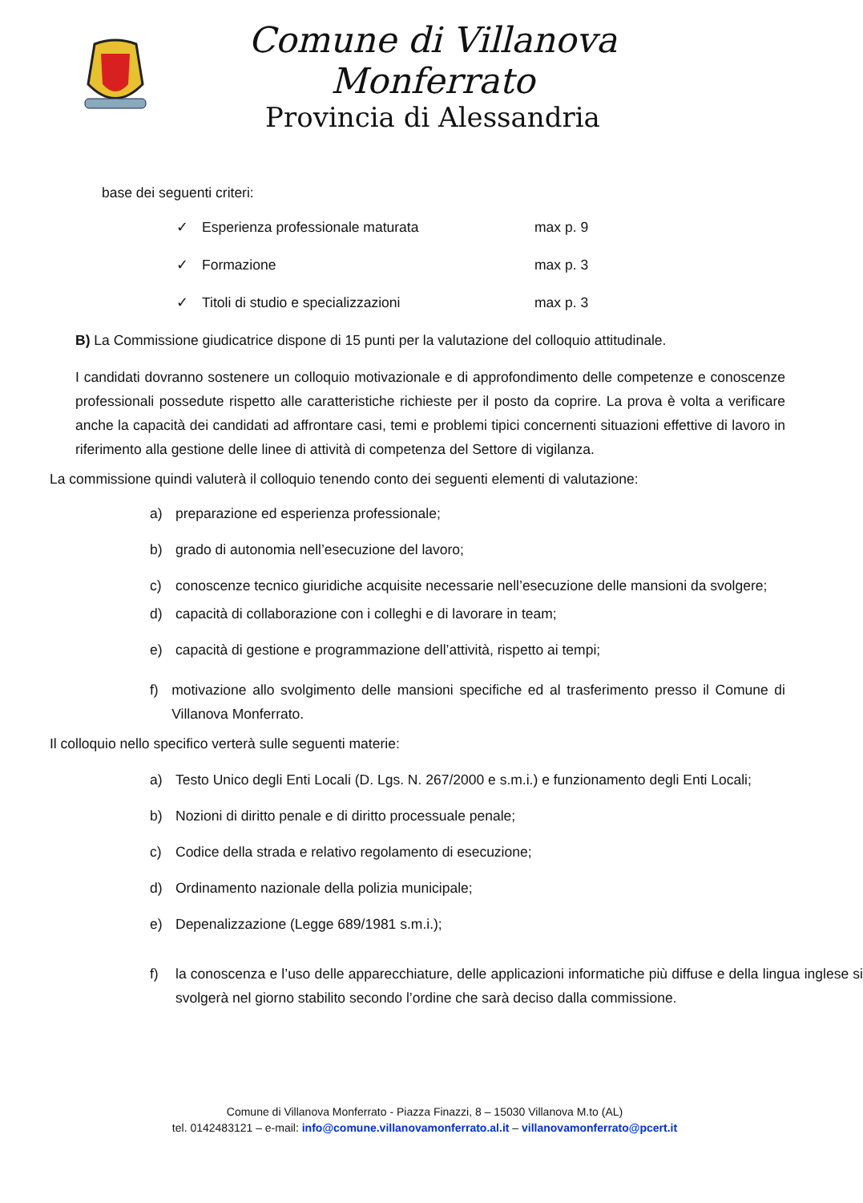Comune di Villanova Monferrato
Provincia di Alessandria
base dei seguenti criteri:
✓ Esperienza professionale maturata max p. 9
✓ Formazione max p. 3
✓ Titoli di studio e specializzazioni max p. 3
B) La Commissione giudicatrice dispone di 15 punti per la valutazione del colloquio attitudinale.
I candidati dovranno sostenere un colloquio motivazionale e di approfondimento delle competenze e conoscenze professionali possedute rispetto alle caratteristiche richieste per il posto da coprire. La prova è volta a verificare anche la capacità dei candidati ad affrontare casi, temi e problemi tipici concernenti situazioni effettive di lavoro in riferimento alla gestione delle linee di attività di competenza del Settore di vigilanza.
La commissione quindi valuterà il colloquio tenendo conto dei seguenti elementi di valutazione:
a) preparazione ed esperienza professionale;
b) grado di autonomia nell’esecuzione del lavoro;
c) conoscenze tecnico giuridiche acquisite necessarie nell’esecuzione delle mansioni da svolgere;
d) capacità di collaborazione con i colleghi e di lavorare in team;
e) capacità di gestione e programmazione dell’attività, rispetto ai tempi;
f) motivazione allo svolgimento delle mansioni specifiche ed al trasferimento presso il Comune di Villanova Monferrato.
Il colloquio nello specifico verterà sulle seguenti materie:
a) Testo Unico degli Enti Locali (D. Lgs. N. 267/2000 e s.m.i.) e funzionamento degli Enti Locali;
b) Nozioni di diritto penale e di diritto processuale penale;
c) Codice della strada e relativo regolamento di esecuzione;
d) Ordinamento nazionale della polizia municipale;
e) Depenalizzazione (Legge 689/1981 s.m.i.);
f) la conoscenza e l’uso delle apparecchiature, delle applicazioni informatiche più diffuse e della lingua inglese si svolgerà nel giorno stabilito secondo l’ordine che sarà deciso dalla commissione.
Comune di Villanova Monferrato - Piazza Finazzi, 8 – 15030 Villanova M.to (AL)
tel. 0142483121 – e-mail: info@comune.villanovamonferrato.al.it – villanovamonferrato@pcert.it